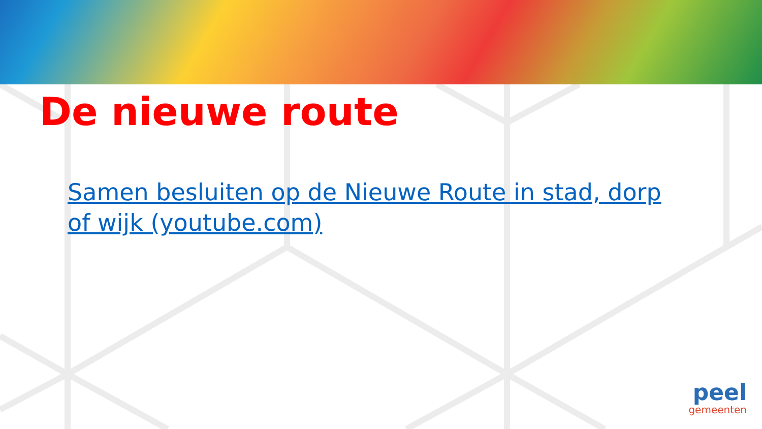De nieuwe route
Samen besluiten op de Nieuwe Route in stad, dorp of wijk (youtube.com)
peel
gemeenten